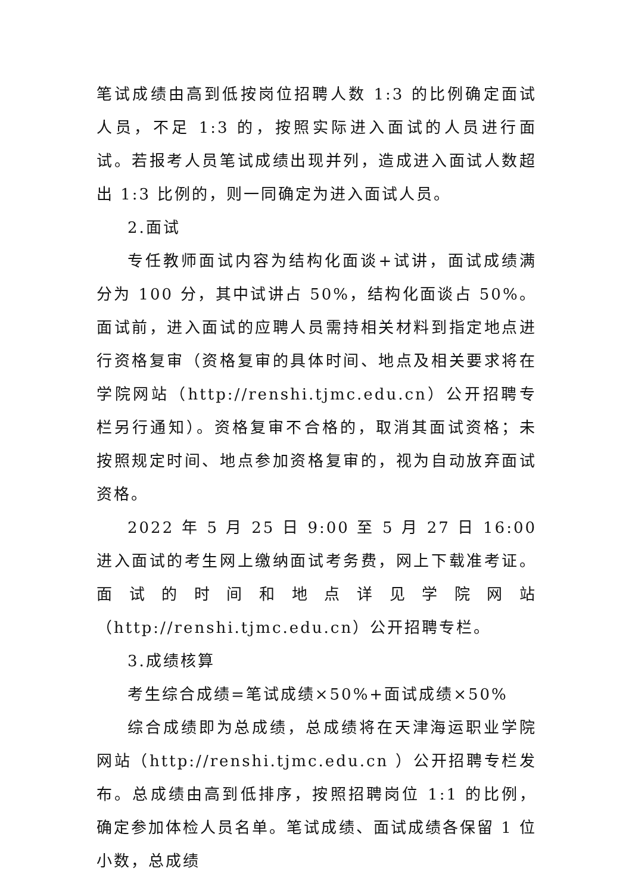笔试成绩由高到低按岗位招聘人数 1:3 的比例确定面试人员，不足 1:3 的，按照实际进入面试的人员进行面试。若报考人员笔试成绩出现并列，造成进入面试人数超出 1:3 比例的，则一同确定为进入面试人员。
2.面试
专任教师面试内容为结构化面谈+试讲，面试成绩满分为 100 分，其中试讲占 50%，结构化面谈占 50%。面试前，进入面试的应聘人员需持相关材料到指定地点进行资格复审（资格复审的具体时间、地点及相关要求将在学院网站（http://renshi.tjmc.edu.cn）公开招聘专栏另行通知）。资格复审不合格的，取消其面试资格；未按照规定时间、地点参加资格复审的，视为自动放弃面试资格。
2022 年 5 月 25 日 9:00 至 5 月 27 日 16:00 进入面试的考生网上缴纳面试考务费，网上下载准考证。面试的时间和地点详见学院网站（http://renshi.tjmc.edu.cn）公开招聘专栏。
3.成绩核算
考生综合成绩=笔试成绩×50%+面试成绩×50%
综合成绩即为总成绩，总成绩将在天津海运职业学院网站（http://renshi.tjmc.edu.cn ）公开招聘专栏发布。总成绩由高到低排序，按照招聘岗位 1:1 的比例，确定参加体检人员名单。笔试成绩、面试成绩各保留 1 位小数，总成绩